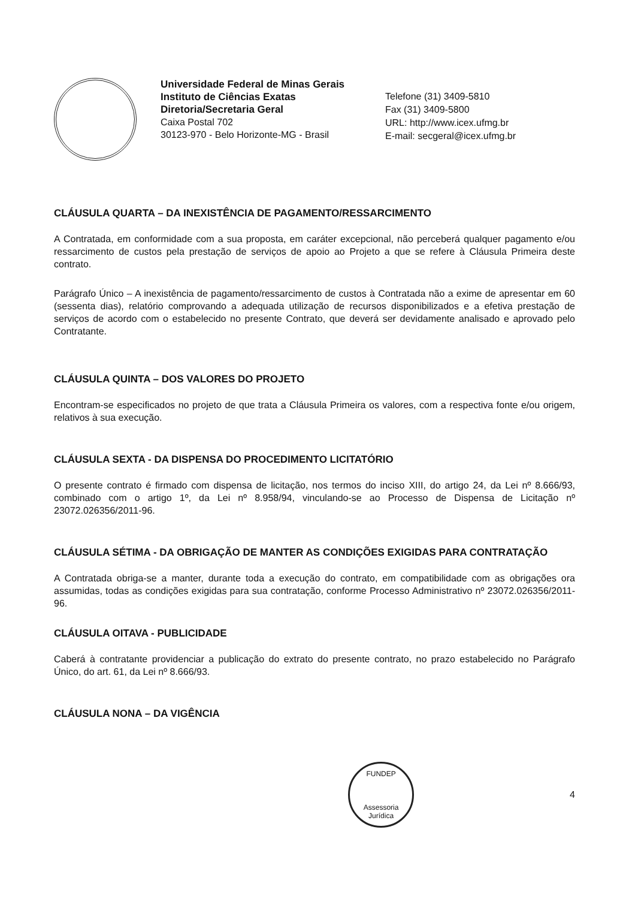Universidade Federal de Minas Gerais
Instituto de Ciências Exatas
Diretoria/Secretaria Geral
Caixa Postal 702
30123-970 - Belo Horizonte-MG - Brasil
Telefone (31) 3409-5810
Fax (31) 3409-5800
URL: http://www.icex.ufmg.br
E-mail: secgeral@icex.ufmg.br
CLÁUSULA QUARTA – DA INEXISTÊNCIA DE PAGAMENTO/RESSARCIMENTO
A Contratada, em conformidade com a sua proposta, em caráter excepcional, não perceberá qualquer pagamento e/ou ressarcimento de custos pela prestação de serviços de apoio ao Projeto a que se refere à Cláusula Primeira deste contrato.
Parágrafo Único – A inexistência de pagamento/ressarcimento de custos à Contratada não a exime de apresentar em 60 (sessenta dias), relatório comprovando a adequada utilização de recursos disponibilizados e a efetiva prestação de serviços de acordo com o estabelecido no presente Contrato, que deverá ser devidamente analisado e aprovado pelo Contratante.
CLÁUSULA QUINTA – DOS VALORES DO PROJETO
Encontram-se especificados no projeto de que trata a Cláusula Primeira os valores, com a respectiva fonte e/ou origem, relativos à sua execução.
CLÁUSULA SEXTA - DA DISPENSA DO PROCEDIMENTO LICITATÓRIO
O presente contrato é firmado com dispensa de licitação, nos termos do inciso XIII, do artigo 24, da Lei nº 8.666/93, combinado com o artigo 1º, da Lei nº 8.958/94, vinculando-se ao Processo de Dispensa de Licitação nº 23072.026356/2011-96.
CLÁUSULA SÉTIMA - DA OBRIGAÇÃO DE MANTER AS CONDIÇÕES EXIGIDAS PARA CONTRATAÇÃO
A Contratada obriga-se a manter, durante toda a execução do contrato, em compatibilidade com as obrigações ora assumidas, todas as condições exigidas para sua contratação, conforme Processo Administrativo nº 23072.026356/2011-96.
CLÁUSULA OITAVA - PUBLICIDADE
Caberá à contratante providenciar a publicação do extrato do presente contrato, no prazo estabelecido no Parágrafo Único, do art. 61, da Lei nº 8.666/93.
CLÁUSULA NONA – DA VIGÊNCIA
FUNDEP
Assessoria Jurídica
4